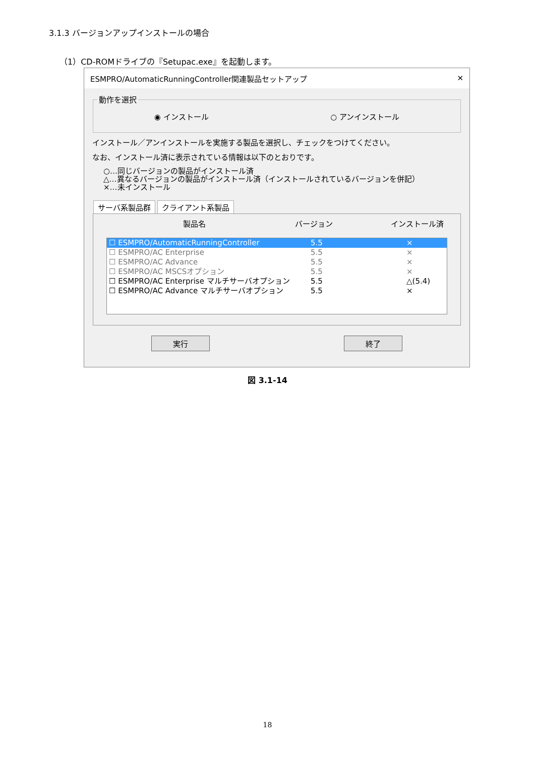3.1.3 バージョンアップインストールの場合
（1）CD-ROMドライブの『Setupac.exe』を起動します。
ESMPRO/AutomaticRunningController関連製品セットアップ ✕
動作を選択
◉ インストール ○ アンインストール
インストール／アンインストールを実施する製品を選択し、チェックをつけてください。
なお、インストール済に表示されている情報は以下のとおりです。
○…同じバージョンの製品がインストール済
△…異なるバージョンの製品がインストール済（インストールされているバージョンを併記）
×…未インストール
サーバ系製品群 クライアント系製品
製品名 バージョン インストール済
☐ ESMPRO/AutomaticRunningController 5.5 ×
☐ ESMPRO/AC Enterprise 5.5 ×
☐ ESMPRO/AC Advance 5.5 ×
☐ ESMPRO/AC MSCSオプション 5.5 ×
☐ ESMPRO/AC Enterprise マルチサーバオプション 5.5 △(5.4)
☐ ESMPRO/AC Advance マルチサーバオプション 5.5 ×
実行 終了
図 3.1-14
18